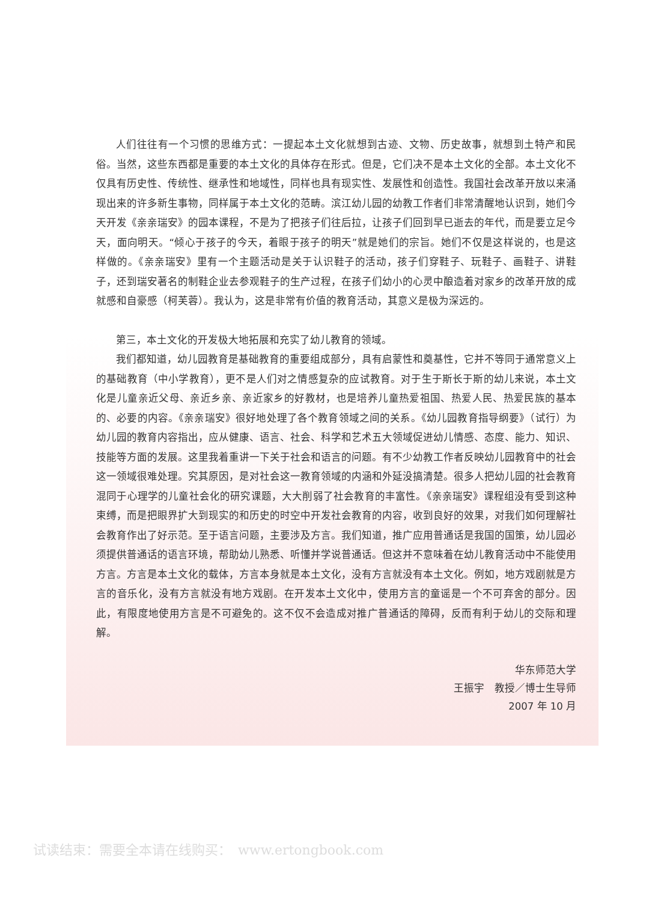人们往往有一个习惯的思维方式：一提起本土文化就想到古迹、文物、历史故事，就想到土特产和民俗。当然，这些东西都是重要的本土文化的具体存在形式。但是，它们决不是本土文化的全部。本土文化不仅具有历史性、传统性、继承性和地域性，同样也具有现实性、发展性和创造性。我国社会改革开放以来涌现出来的许多新生事物，同样属于本土文化的范畴。滨江幼儿园的幼教工作者们非常清醒地认识到，她们今天开发《亲亲瑞安》的园本课程，不是为了把孩子们往后拉，让孩子们回到早已逝去的年代，而是要立足今天，面向明天。“倾心于孩子的今天，着眼于孩子的明天”就是她们的宗旨。她们不仅是这样说的，也是这样做的。《亲亲瑞安》里有一个主题活动是关于认识鞋子的活动，孩子们穿鞋子、玩鞋子、画鞋子、讲鞋子，还到瑞安著名的制鞋企业去参观鞋子的生产过程，在孩子们幼小的心灵中酿造着对家乡的改革开放的成就感和自豪感（柯芙蓉）。我认为，这是非常有价值的教育活动，其意义是极为深远的。
第三，本土文化的开发极大地拓展和充实了幼儿教育的领域。
我们都知道，幼儿园教育是基础教育的重要组成部分，具有启蒙性和奠基性，它并不等同于通常意义上的基础教育（中小学教育），更不是人们对之情感复杂的应试教育。对于生于斯长于斯的幼儿来说，本土文化是儿童亲近父母、亲近乡亲、亲近家乡的好教材，也是培养儿童热爱祖国、热爱人民、热爱民族的基本的、必要的内容。《亲亲瑞安》很好地处理了各个教育领域之间的关系。《幼儿园教育指导纲要》（试行）为幼儿园的教育内容指出，应从健康、语言、社会、科学和艺术五大领域促进幼儿情感、态度、能力、知识、技能等方面的发展。这里我着重讲一下关于社会和语言的问题。有不少幼教工作者反映幼儿园教育中的社会这一领域很难处理。究其原因，是对社会这一教育领域的内涵和外延没搞清楚。很多人把幼儿园的社会教育混同于心理学的儿童社会化的研究课题，大大削弱了社会教育的丰富性。《亲亲瑞安》课程组没有受到这种束缚，而是把眼界扩大到现实的和历史的时空中开发社会教育的内容，收到良好的效果，对我们如何理解社会教育作出了好示范。至于语言问题，主要涉及方言。我们知道，推广应用普通话是我国的国策，幼儿园必须提供普通话的语言环境，帮助幼儿熟悉、听懂并学说普通话。但这并不意味着在幼儿教育活动中不能使用方言。方言是本土文化的载体，方言本身就是本土文化，没有方言就没有本土文化。例如，地方戏剧就是方言的音乐化，没有方言就没有地方戏剧。在开发本土文化中，使用方言的童谣是一个不可弃舍的部分。因此，有限度地使用方言是不可避免的。这不仅不会造成对推广普通话的障碍，反而有利于幼儿的交际和理解。
华东师范大学
王振宇　教授／博士生导师
2007 年 10 月
试读结束：需要全本请在线购买：　www.ertongbook.com